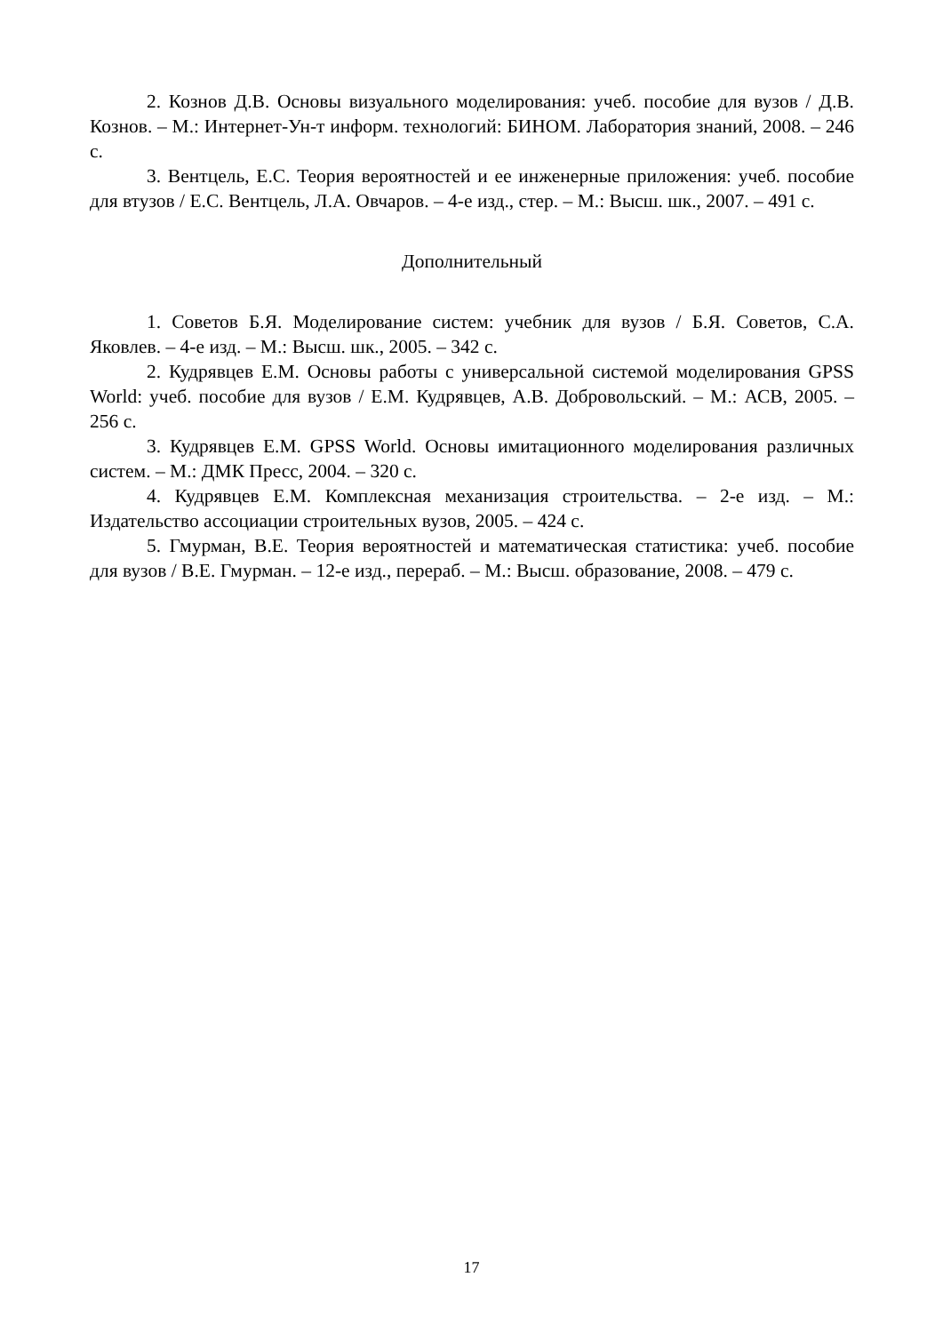2. Кознов Д.В. Основы визуального моделирования: учеб. пособие для вузов / Д.В. Кознов. – М.: Интернет-Ун-т информ. технологий: БИНОМ. Лаборатория знаний, 2008. – 246 с.
3. Вентцель, Е.С. Теория вероятностей и ее инженерные приложения: учеб. пособие для втузов / Е.С. Вентцель, Л.А. Овчаров. – 4-е изд., стер. – М.: Высш. шк., 2007. – 491 с.
Дополнительный
1. Советов Б.Я. Моделирование систем: учебник для вузов / Б.Я. Советов, С.А. Яковлев. – 4-е изд. – М.: Высш. шк., 2005. – 342 с.
2. Кудрявцев Е.М. Основы работы с универсальной системой моделирования GPSS World: учеб. пособие для вузов / Е.М. Кудрявцев, А.В. Добровольский. – М.: АСВ, 2005. – 256 с.
3. Кудрявцев Е.М. GPSS World. Основы имитационного моделирования различных систем. – М.: ДМК Пресс, 2004. – 320 с.
4. Кудрявцев Е.М. Комплексная механизация строительства. – 2-е изд. – М.: Издательство ассоциации строительных вузов, 2005. – 424 с.
5. Гмурман, В.Е. Теория вероятностей и математическая статистика: учеб. пособие для вузов / В.Е. Гмурман. – 12-е изд., перераб. – М.: Высш. образование, 2008. – 479 с.
17